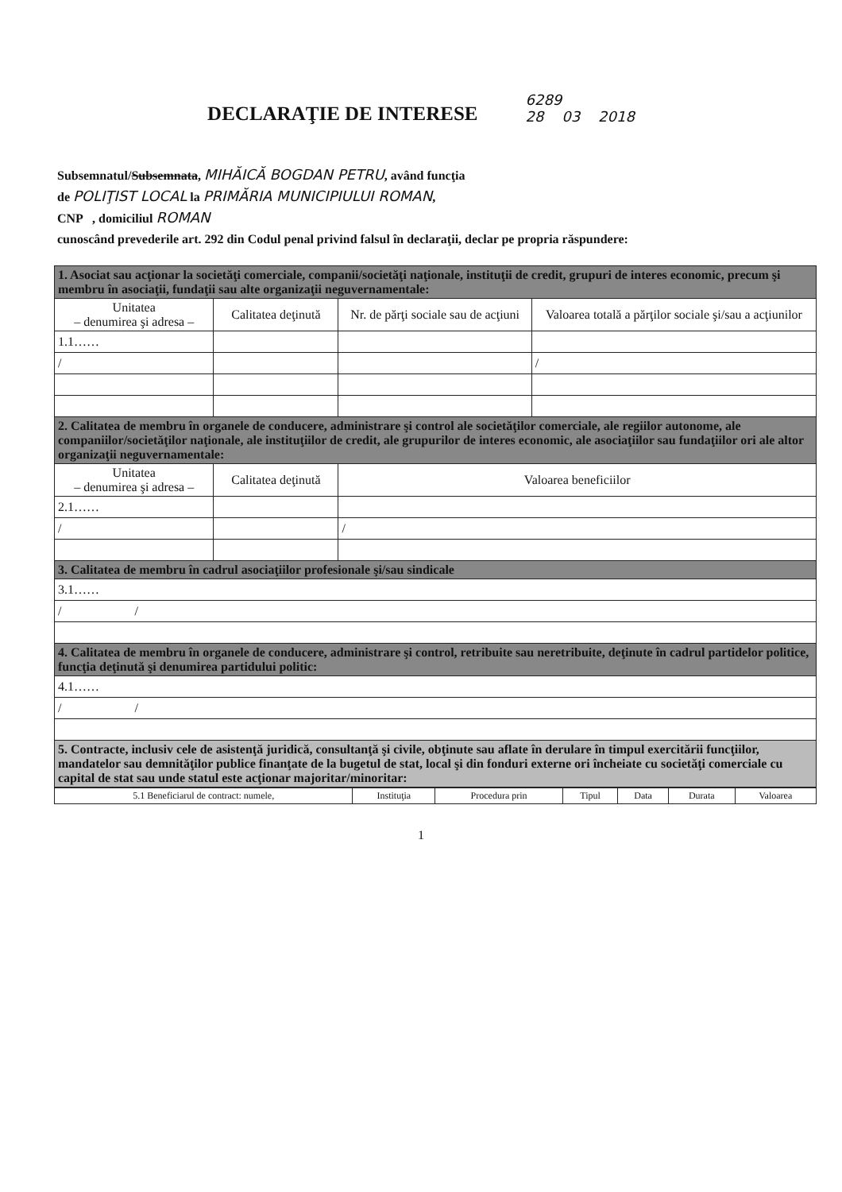DECLARAŢIE DE INTERESE
6289
28 03 2018
Subsemnatul/Subsemnata, MIHĂICĂ BOGDAN PETRU, având funcţia
de POLIŢIST LOCAL la PRIMĂRIA MUNICIPIULUI ROMAN,
CNP , domiciliul ROMAN
cunoscând prevederile art. 292 din Codul penal privind falsul în declaraţii, declar pe propria răspundere:
| 1. Asociat sau acţionar la societăţi comerciale, companii/societăţi naţionale, instituţii de credit, grupuri de interes economic, precum şi membru în asociaţii, fundaţii sau alte organizaţii neguvernamentale: | | | |
| Unitatea – denumirea şi adresa – | Calitatea deţinută | Nr. de părţi sociale sau de acţiuni | Valoarea totală a părţilor sociale şi/sau a acţiunilor |
| 1.1…… | | | |
| / | | | / |
| 2. Calitatea de membru în organele de conducere, administrare şi control ale societăţilor comerciale, ale regiilor autonome, ale companiilor/societăţilor naţionale, ale instituţiilor de credit, ale grupurilor de interes economic, ale asociaţiilor sau fundaţiilor ori ale altor organizaţii neguvernamentale: | | | |
| Unitatea – denumirea şi adresa – | Calitatea deţinută | Valoarea beneficiilor | |
| 2.1…… | | | |
| / | | / | |
| 3. Calitatea de membru în cadrul asociaţiilor profesionale şi/sau sindicale | | | |
| 3.1…… | | | |
| / / | | | |
| 4. Calitatea de membru în organele de conducere, administrare şi control, retribuite sau neretribuite, deţinute în cadrul partidelor politice, funcţia deţinută şi denumirea partidului politic: | | | |
| 4.1…… | | | |
| / / | | | |
| 5. Contracte, inclusiv cele de asistenţă juridică, consultanţă şi civile, obţinute sau aflate în derulare în timpul exercitării funcţiilor, mandatelor sau demnităţilor publice finanţate de la bugetul de stat, local şi din fonduri externe ori încheiate cu societăţi comerciale cu capital de stat sau unde statul este acţionar majoritar/minoritar: | | | |
| 5.1 Beneficiarul de contract: numele, | Instituţia | Procedura prin | Tipul | Data | Durata | Valoarea |
1